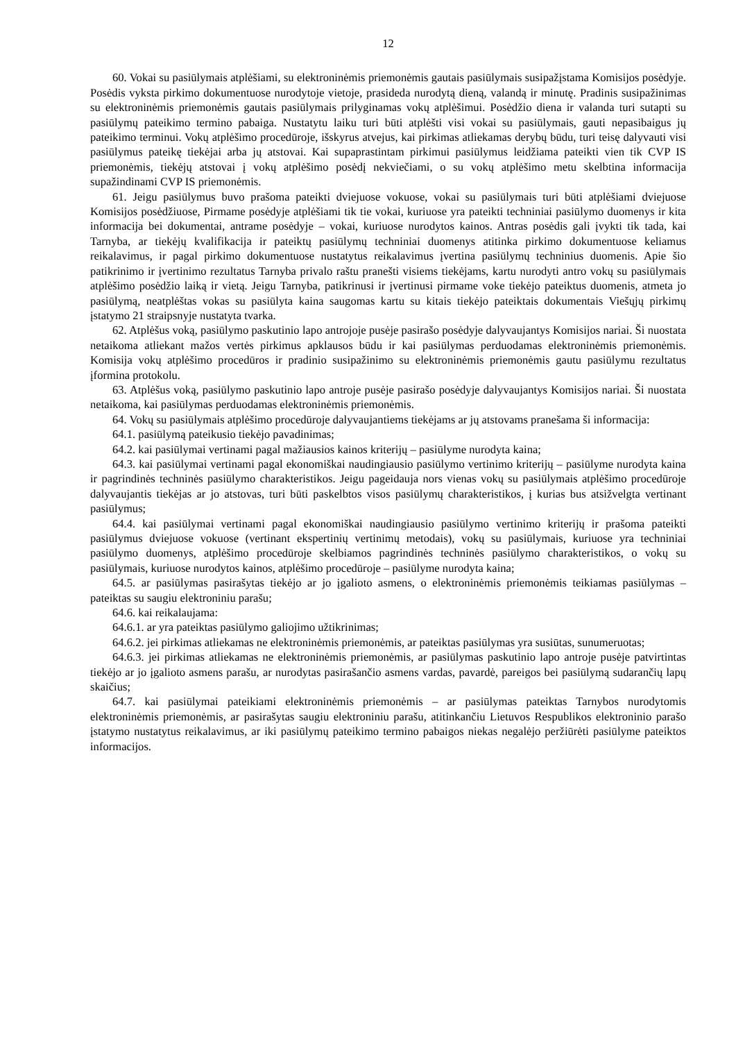12
60. Vokai su pasiūlymais atplėšiami, su elektroninėmis priemonėmis gautais pasiūlymais susipažįstama Komisijos posėdyje. Posėdis vyksta pirkimo dokumentuose nurodytoje vietoje, prasideda nurodytą dieną, valandą ir minutę. Pradinis susipažinimas su elektroninėmis priemonėmis gautais pasiūlymais prilyginamas vokų atplėšimui. Posėdžio diena ir valanda turi sutapti su pasiūlymų pateikimo termino pabaiga. Nustatytu laiku turi būti atplėšti visi vokai su pasiūlymais, gauti nepasibaigus jų pateikimo terminui. Vokų atplėšimo procedūroje, išskyrus atvejus, kai pirkimas atliekamas derybų būdu, turi teisę dalyvauti visi pasiūlymus pateikę tiekėjai arba jų atstovai. Kai supaprastintam pirkimui pasiūlymus leidžiama pateikti vien tik CVP IS priemonėmis, tiekėjų atstovai į vokų atplėšimo posėdį nekviečiami, o su vokų atplėšimo metu skelbtina informacija supažindinami CVP IS priemonėmis.
61. Jeigu pasiūlymus buvo prašoma pateikti dviejuose vokuose, vokai su pasiūlymais turi būti atplėšiami dviejuose Komisijos posėdžiuose, Pirmame posėdyje atplėšiami tik tie vokai, kuriuose yra pateikti techniniai pasiūlymo duomenys ir kita informacija bei dokumentai, antrame posėdyje – vokai, kuriuose nurodytos kainos. Antras posėdis gali įvykti tik tada, kai Tarnyba, ar tiekėjų kvalifikacija ir pateiktų pasiūlymų techniniai duomenys atitinka pirkimo dokumentuose keliamus reikalavimus, ir pagal pirkimo dokumentuose nustatytus reikalavimus įvertina pasiūlymų techninius duomenis. Apie šio patikrinimo ir įvertinimo rezultatus Tarnyba privalo raštu pranešti visiems tiekėjams, kartu nurodyti antro vokų su pasiūlymais atplėšimo posėdžio laiką ir vietą. Jeigu Tarnyba, patikrinusi ir įvertinusi pirmame voke tiekėjo pateiktus duomenis, atmeta jo pasiūlymą, neatplėštas vokas su pasiūlyta kaina saugomas kartu su kitais tiekėjo pateiktais dokumentais Viešųjų pirkimų įstatymo 21 straipsnyje nustatyta tvarka.
62. Atplėšus voką, pasiūlymo paskutinio lapo antrojoje pusėje pasirašo posėdyje dalyvaujantys Komisijos nariai. Ši nuostata netaikoma atliekant mažos vertės pirkimus apklausos būdu ir kai pasiūlymas perduodamas elektroninėmis priemonėmis. Komisija vokų atplėšimo procedūros ir pradinio susipažinimo su elektroninėmis priemonėmis gautu pasiūlymu rezultatus įformina protokolu.
63. Atplėšus voką, pasiūlymo paskutinio lapo antroje pusėje pasirašo posėdyje dalyvaujantys Komisijos nariai. Ši nuostata netaikoma, kai pasiūlymas perduodamas elektroninėmis priemonėmis.
64. Vokų su pasiūlymais atplėšimo procedūroje dalyvaujantiems tiekėjams ar jų atstovams pranešama ši informacija:
64.1. pasiūlymą pateikusio tiekėjo pavadinimas;
64.2. kai pasiūlymai vertinami pagal mažiausios kainos kriterijų – pasiūlyme nurodyta kaina;
64.3. kai pasiūlymai vertinami pagal ekonomiškai naudingiausio pasiūlymo vertinimo kriterijų – pasiūlyme nurodyta kaina ir pagrindinės techninės pasiūlymo charakteristikos. Jeigu pageidauja nors vienas vokų su pasiūlymais atplėšimo procedūroje dalyvaujantis tiekėjas ar jo atstovas, turi būti paskelbtos visos pasiūlymų charakteristikos, į kurias bus atsižvelgta vertinant pasiūlymus;
64.4. kai pasiūlymai vertinami pagal ekonomiškai naudingiausio pasiūlymo vertinimo kriterijų ir prašoma pateikti pasiūlymus dviejuose vokuose (vertinant ekspertinių vertinimų metodais), vokų su pasiūlymais, kuriuose yra techniniai pasiūlymo duomenys, atplėšimo procedūroje skelbiamos pagrindinės techninės pasiūlymo charakteristikos, o vokų su pasiūlymais, kuriuose nurodytos kainos, atplėšimo procedūroje – pasiūlyme nurodyta kaina;
64.5. ar pasiūlymas pasirašytas tiekėjo ar jo įgalioto asmens, o elektroninėmis priemonėmis teikiamas pasiūlymas – pateiktas su saugiu elektroniniu parašu;
64.6. kai reikalaujama:
64.6.1. ar yra pateiktas pasiūlymo galiojimo užtikrinimas;
64.6.2. jei pirkimas atliekamas ne elektroninėmis priemonėmis, ar pateiktas pasiūlymas yra susiūtas, sunumeruotas;
64.6.3. jei pirkimas atliekamas ne elektroninėmis priemonėmis, ar pasiūlymas paskutinio lapo antroje pusėje patvirtintas tiekėjo ar jo įgalioto asmens parašu, ar nurodytas pasirašančio asmens vardas, pavardė, pareigos bei pasiūlymą sudarančių lapų skaičius;
64.7. kai pasiūlymai pateikiami elektroninėmis priemonėmis – ar pasiūlymas pateiktas Tarnybos nurodytomis elektroninėmis priemonėmis, ar pasirašytas saugiu elektroniniu parašu, atitinkančiu Lietuvos Respublikos elektroninio parašo įstatymo nustatytus reikalavimus, ar iki pasiūlymų pateikimo termino pabaigos niekas negalėjo peržiūrėti pasiūlyme pateiktos informacijos.